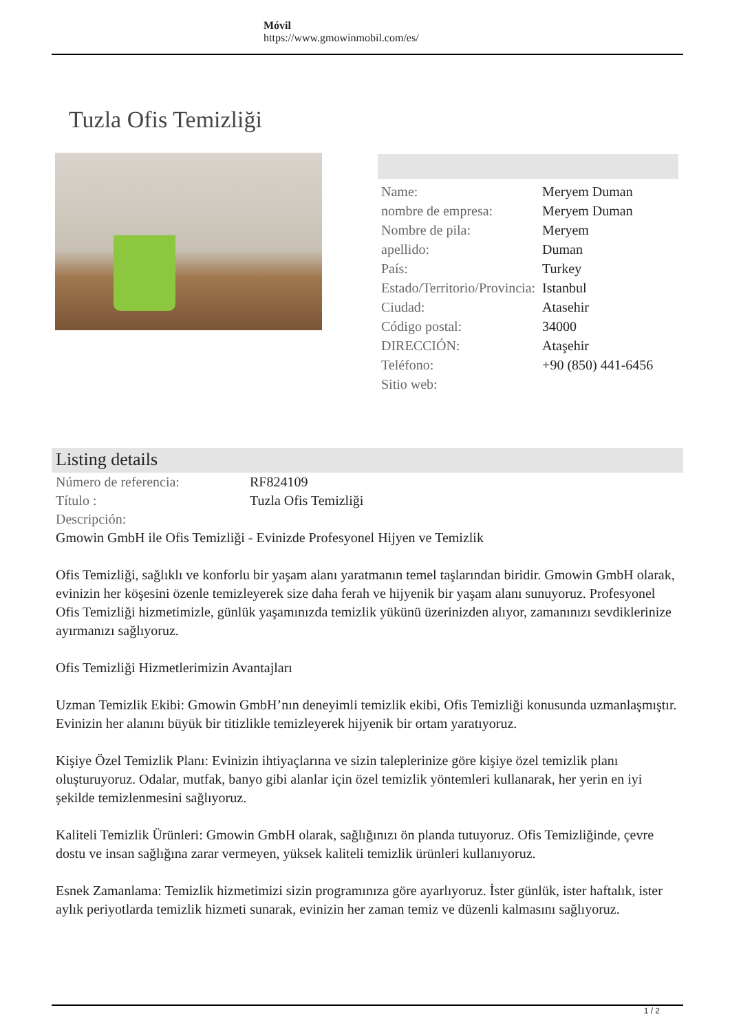Móvil
https://www.gmowinmobil.com/es/
Tuzla Ofis Temizliği
| Name: | Meryem Duman |
| nombre de empresa: | Meryem Duman |
| Nombre de pila: | Meryem |
| apellido: | Duman |
| País: | Turkey |
| Estado/Territorio/Provincia: | Istanbul |
| Ciudad: | Atasehir |
| Código postal: | 34000 |
| DIRECCIÓN: | Ataşehir |
| Teléfono: | +90 (850) 441-6456 |
| Sitio web: | |
Listing details
| Número de referencia: | RF824109 |
| Título : | Tuzla Ofis Temizliği |
| Descripción: | |
Gmowin GmbH ile Ofis Temizliği - Evinizde Profesyonel Hijyen ve Temizlik
Ofis Temizliği, sağlıklı ve konforlu bir yaşam alanı yaratmanın temel taşlarından biridir. Gmowin GmbH olarak, evinizin her köşesini özenle temizleyerek size daha ferah ve hijyenik bir yaşam alanı sunuyoruz. Profesyonel Ofis Temizliği hizmetimizle, günlük yaşamınızda temizlik yükünü üzerinizden alıyor, zamanınızı sevdiklerinize ayırmanızı sağlıyoruz.
Ofis Temizliği Hizmetlerimizin Avantajları
Uzman Temizlik Ekibi: Gmowin GmbH’nın deneyimli temizlik ekibi, Ofis Temizliği konusunda uzmanlaşmıştır. Evinizin her alanını büyük bir titizlikle temizleyerek hijyenik bir ortam yaratıyoruz.
Kişiye Özel Temizlik Planı: Evinizin ihtiyaçlarına ve sizin taleplerinize göre kişiye özel temizlik planı oluşturuyoruz. Odalar, mutfak, banyo gibi alanlar için özel temizlik yöntemleri kullanarak, her yerin en iyi şekilde temizlenmesini sağlıyoruz.
Kaliteli Temizlik Ürünleri: Gmowin GmbH olarak, sağlığınızı ön planda tutuyoruz. Ofis Temizliğinde, çevre dostu ve insan sağlığına zarar vermeyen, yüksek kaliteli temizlik ürünleri kullanıyoruz.
Esnek Zamanlama: Temizlik hizmetimizi sizin programınıza göre ayarlıyoruz. İster günlük, ister haftalık, ister aylık periyotlarda temizlik hizmeti sunarak, evinizin her zaman temiz ve düzenli kalmasını sağlıyoruz.
1 / 2